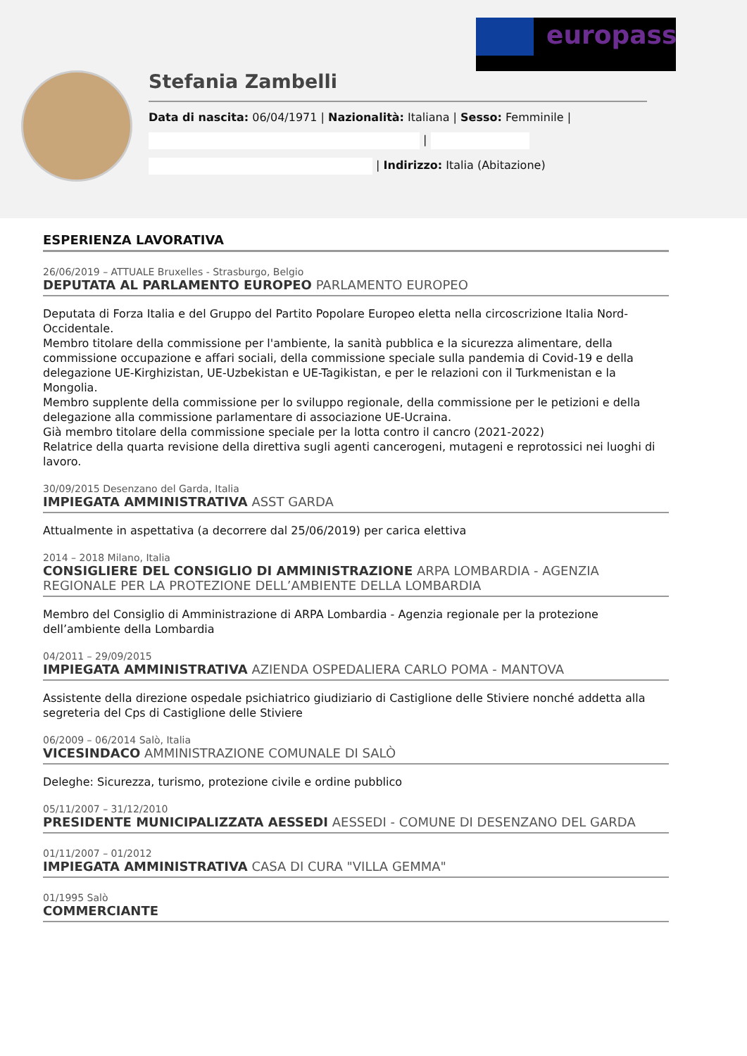europass
Stefania Zambelli
Data di nascita: 06/04/1971 | Nazionalità: Italiana | Sesso: Femminile |
|
| Indirizzo: Italia (Abitazione)
ESPERIENZA LAVORATIVA
26/06/2019 – ATTUALE Bruxelles - Strasburgo, Belgio
DEPUTATA AL PARLAMENTO EUROPEO PARLAMENTO EUROPEO
Deputata di Forza Italia e del Gruppo del Partito Popolare Europeo eletta nella circoscrizione Italia Nord-Occidentale.
Membro titolare della commissione per l'ambiente, la sanità pubblica e la sicurezza alimentare, della commissione occupazione e affari sociali, della commissione speciale sulla pandemia di Covid-19 e della delegazione UE-Kirghizistan, UE-Uzbekistan e UE-Tagikistan, e per le relazioni con il Turkmenistan e la Mongolia.
Membro supplente della commissione per lo sviluppo regionale, della commissione per le petizioni e della delegazione alla commissione parlamentare di associazione UE-Ucraina.
Già membro titolare della commissione speciale per la lotta contro il cancro (2021-2022)
Relatrice della quarta revisione della direttiva sugli agenti cancerogeni, mutageni e reprotossici nei luoghi di lavoro.
30/09/2015 Desenzano del Garda, Italia
IMPIEGATA AMMINISTRATIVA ASST GARDA
Attualmente in aspettativa (a decorrere dal 25/06/2019) per carica elettiva
2014 – 2018 Milano, Italia
CONSIGLIERE DEL CONSIGLIO DI AMMINISTRAZIONE ARPA LOMBARDIA - AGENZIA REGIONALE PER LA PROTEZIONE DELL’AMBIENTE DELLA LOMBARDIA
Membro del Consiglio di Amministrazione di ARPA Lombardia - Agenzia regionale per la protezione dell’ambiente della Lombardia
04/2011 – 29/09/2015
IMPIEGATA AMMINISTRATIVA AZIENDA OSPEDALIERA CARLO POMA - MANTOVA
Assistente della direzione ospedale psichiatrico giudiziario di Castiglione delle Stiviere nonché addetta alla segreteria del Cps di Castiglione delle Stiviere
06/2009 – 06/2014 Salò, Italia
VICESINDACO AMMINISTRAZIONE COMUNALE DI SALÒ
Deleghe: Sicurezza, turismo, protezione civile e ordine pubblico
05/11/2007 – 31/12/2010
PRESIDENTE MUNICIPALIZZATA AESSEDI AESSEDI - COMUNE DI DESENZANO DEL GARDA
01/11/2007 – 01/2012
IMPIEGATA AMMINISTRATIVA CASA DI CURA "VILLA GEMMA"
01/1995 Salò
COMMERCIANTE